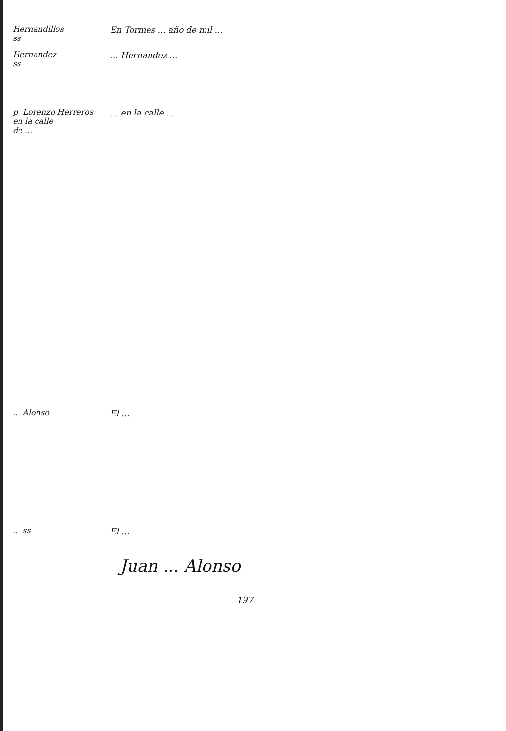Hernandillos
ss
En Tormes ... año de mil ...
Hernandez
ss
... Hernandez ...
p. Lorenzo Herreros
en la calle
de ...
... en la calle ...
... Alonso
El ...
... ss
El ...
Juan ... Alonso
197